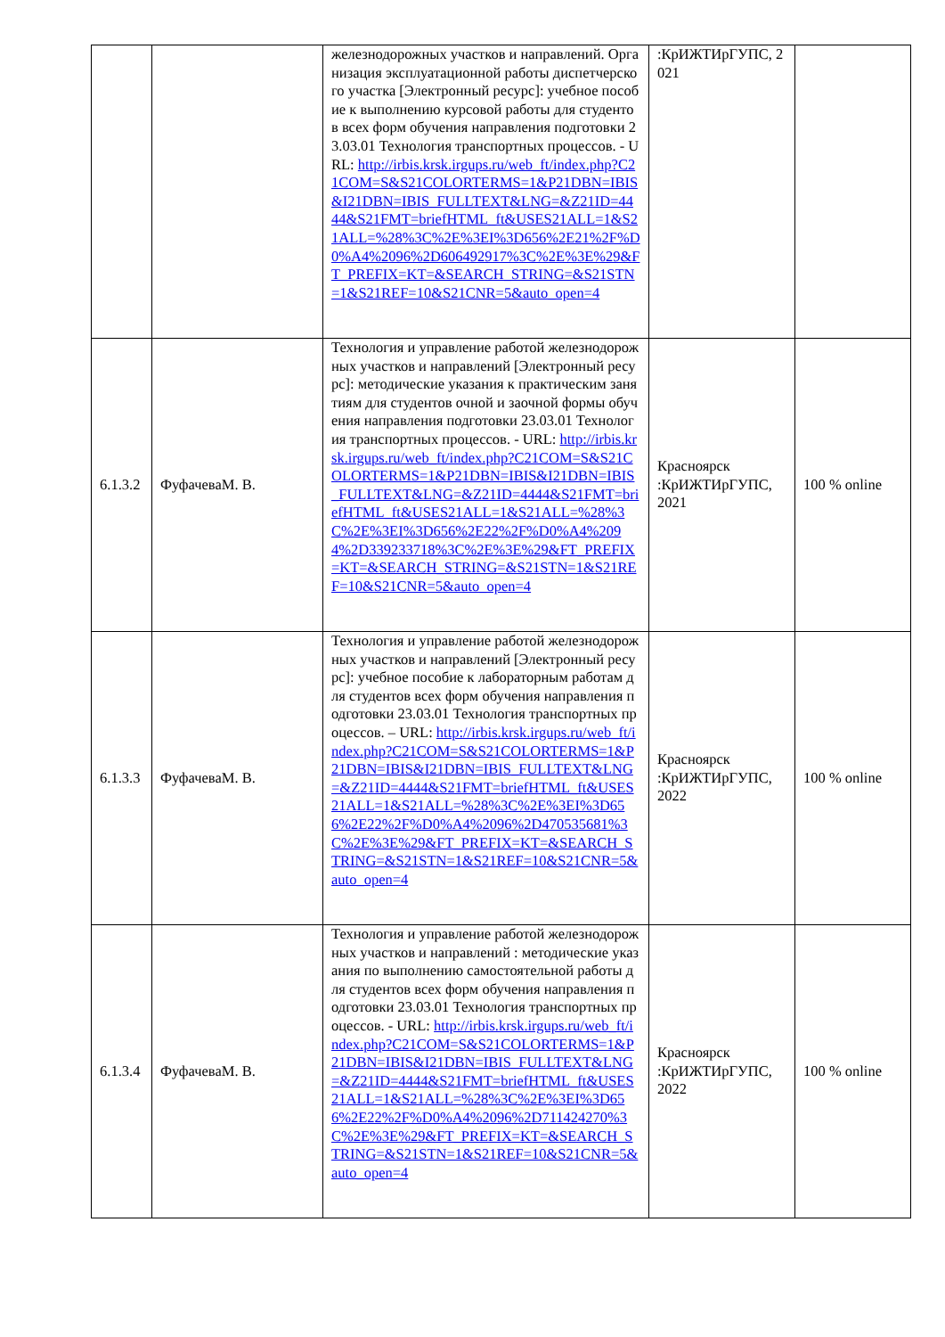| | | железнодорожных участков и направлений. Организация эксплуатационной работы диспетчерского участка [Электронный ресурс]: учебное пособие к выполнению курсовой работы для студентов всех форм обучения направления подготовки 23.03.01 Технология транспортных процессов. - URL: http://irbis.krsk.irgups.ru/web_ft/index.php?C21COM=S&S21COLORTERMS=1&P21DBN=IBIS&I21DBN=IBIS_FULLTEXT&LNG=&Z21ID=4444&S21FMT=briefHTML_ft&USES21ALL=1&S21ALL=%28%3C%2E%3EI%3D656%2E21%2F%D0%A4%2096%2D606492917%3C%2E%3E%29&FT_PREFIX=KT=&SEARCH_STRING=&S21STN=1&S21REF=10&S21CNR=5&auto_open=4 | :КрИЖТИрГУПС, 2021 | |
| 6.1.3.2 | ФуфачеваМ. В. | Технология и управление работой железнодорожных участков и направлений [Электронный ресурс]: методические указания к практическим занятиям для студентов очной и заочной формы обучения направления подготовки 23.03.01 Технология транспортных процессов. - URL: http://irbis.krsk.irgups.ru/web_ft/index.php?C21COM=S&S21COLORTERMS=1&P21DBN=IBIS&I21DBN=IBIS_FULLTEXT&LNG=&Z21ID=4444&S21FMT=briefHTML_ft&USES21ALL=1&S21ALL=%28%3C%2E%3EI%3D656%2E22%2F%D0%A4%2094%2D339233718%3C%2E%3E%29&FT_PREFIX=KT=&SEARCH_STRING=&S21STN=1&S21REF=10&S21CNR=5&auto_open=4 | Красноярск :КрИЖТИрГУПС, 2021 | 100 % online |
| 6.1.3.3 | ФуфачеваМ. В. | Технология и управление работой железнодорожных участков и направлений [Электронный ресурс]: учебное пособие к лабораторным работам для студентов всех форм обучения направления подготовки 23.03.01 Технология транспортных процессов. – URL: http://irbis.krsk.irgups.ru/web_ft/index.php?C21COM=S&S21COLORTERMS=1&P21DBN=IBIS&I21DBN=IBIS_FULLTEXT&LNG=&Z21ID=4444&S21FMT=briefHTML_ft&USES21ALL=1&S21ALL=%28%3C%2E%3EI%3D656%2E22%2F%D0%A4%2096%2D470535681%3C%2E%3E%29&FT_PREFIX=KT=&SEARCH_STRING=&S21STN=1&S21REF=10&S21CNR=5&auto_open=4 | Красноярск :КрИЖТИрГУПС, 2022 | 100 % online |
| 6.1.3.4 | ФуфачеваМ. В. | Технология и управление работой железнодорожных участков и направлений : методические указания по выполнению самостоятельной работы для студентов всех форм обучения направления подготовки 23.03.01 Технология транспортных процессов. - URL: http://irbis.krsk.irgups.ru/web_ft/index.php?C21COM=S&S21COLORTERMS=1&P21DBN=IBIS&I21DBN=IBIS_FULLTEXT&LNG=&Z21ID=4444&S21FMT=briefHTML_ft&USES21ALL=1&S21ALL=%28%3C%2E%3EI%3D656%2E22%2F%D0%A4%2096%2D711424270%3C%2E%3E%29&FT_PREFIX=KT=&SEARCH_STRING=&S21STN=1&S21REF=10&S21CNR=5&auto_open=4 | Красноярск :КрИЖТИрГУПС, 2022 | 100 % online |